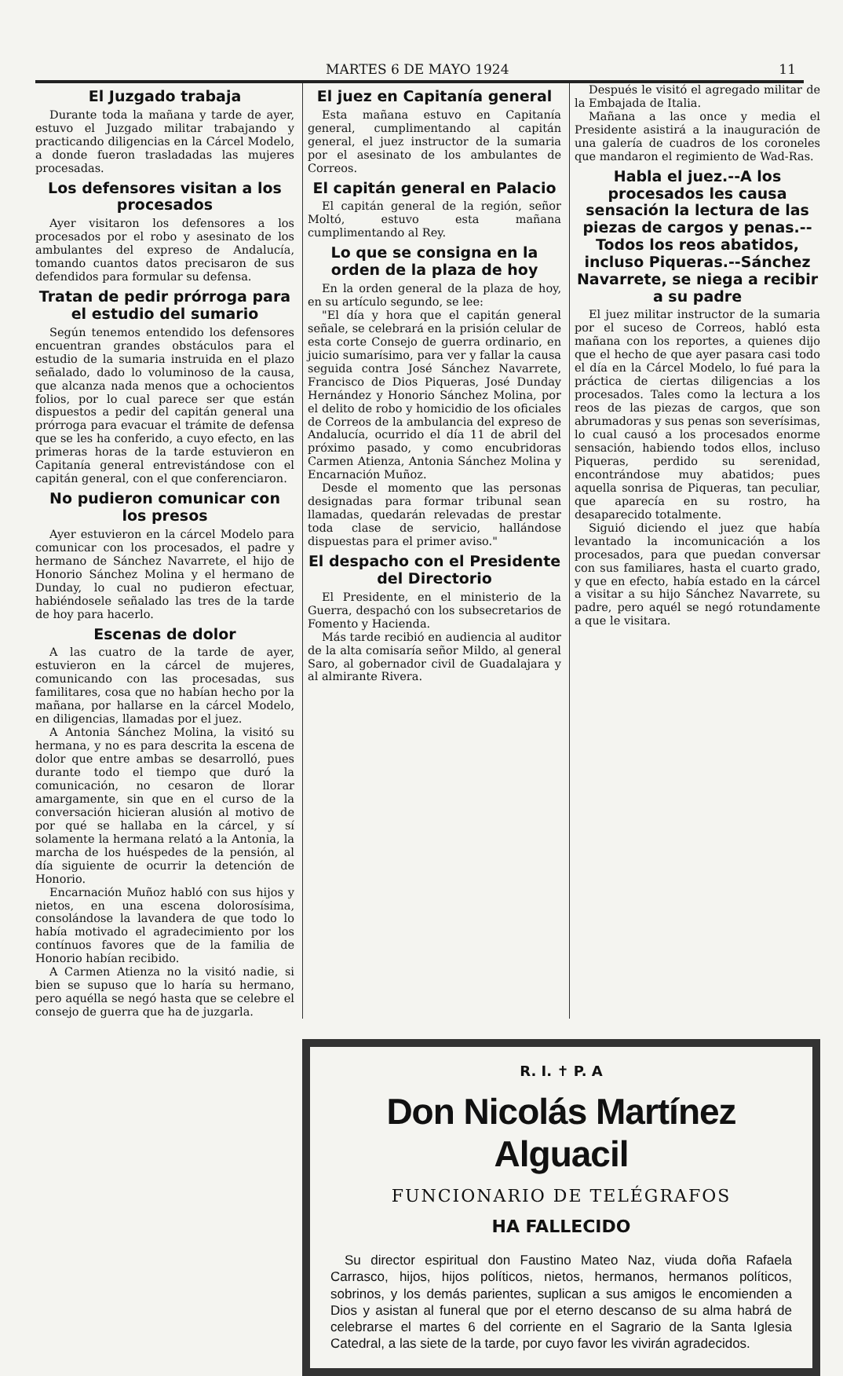MARTES 6 DE MAYO 1924 11
El Juzgado trabaja
Durante toda la mañana y tarde de ayer, estuvo el Juzgado militar trabajando y practicando diligencias en la Cárcel Modelo, a donde fueron trasladadas las mujeres procesadas.
Los defensores visitan a los procesados
Ayer visitaron los defensores a los procesados por el robo y asesinato de los ambulantes del expreso de Andalucía, tomando cuantos datos precisaron de sus defendidos para formular su defensa.
Tratan de pedir prórroga para el estudio del sumario
Según tenemos entendido los defensores encuentran grandes obstáculos para el estudio de la sumaria instruida en el plazo señalado, dado lo voluminoso de la causa, que alcanza nada menos que a ochocientos folios, por lo cual parece ser que están dispuestos a pedir del capitán general una prórroga para evacuar el trámite de defensa que se les ha conferido, a cuyo efecto, en las primeras horas de la tarde estuvieron en Capitanía general entrevistándose con el capitán general, con el que conferenciaron.
No pudieron comunicar con los presos
Ayer estuvieron en la cárcel Modelo para comunicar con los procesados, el padre y hermano de Sánchez Navarrete, el hijo de Honorio Sánchez Molina y el hermano de Dunday, lo cual no pudieron efectuar, habiéndosele señalado las tres de la tarde de hoy para hacerlo.
Escenas de dolor
A las cuatro de la tarde de ayer, estuvieron en la cárcel de mujeres, comunicando con las procesadas, sus familitares, cosa que no habían hecho por la mañana, por hallarse en la cárcel Modelo, en diligencias, llamadas por el juez.
A Antonia Sánchez Molina, la visitó su hermana, y no es para descrita la escena de dolor que entre ambas se desarrolló, pues durante todo el tiempo que duró la comunicación, no cesaron de llorar amargamente, sin que en el curso de la conversación hicieran alusión al motivo de por qué se hallaba en la cárcel, y sí solamente la hermana relató a la Antonia, la marcha de los huéspedes de la pensión, al día siguiente de ocurrir la detención de Honorio.
Encarnación Muñoz habló con sus hijos y nietos, en una escena dolorosísima, consolándose la lavandera de que todo lo había motivado el agradecimiento por los contínuos favores que de la familia de Honorio habían recibido.
A Carmen Atienza no la visitó nadie, si bien se supuso que lo haría su hermano, pero aquélla se negó hasta que se celebre el consejo de guerra que ha de juzgarla.
El juez en Capitanía general
Esta mañana estuvo en Capitanía general, cumplimentando al capitán general, el juez instructor de la sumaria por el asesinato de los ambulantes de Correos.
El capitán general en Palacio
El capitán general de la región, señor Moltó, estuvo esta mañana cumplimentando al Rey.
Lo que se consigna en la orden de la plaza de hoy
En la orden general de la plaza de hoy, en su artículo segundo, se lee:
"El día y hora que el capitán general señale, se celebrará en la prisión celular de esta corte Consejo de guerra ordinario, en juicio sumarísimo, para ver y fallar la causa seguida contra José Sánchez Navarrete, Francisco de Dios Piqueras, José Dunday Hernández y Honorio Sánchez Molina, por el delito de robo y homicidio de los oficiales de Correos de la ambulancia del expreso de Andalucía, ocurrido el día 11 de abril del próximo pasado, y como encubridoras Carmen Atienza, Antonia Sánchez Molina y Encarnación Muñoz.
Desde el momento que las personas designadas para formar tribunal sean llamadas, quedarán relevadas de prestar toda clase de servicio, hallándose dispuestas para el primer aviso."
El despacho con el Presidente del Directorio
El Presidente, en el ministerio de la Guerra, despachó con los subsecretarios de Fomento y Hacienda.
Más tarde recibió en audiencia al auditor de la alta comisaría señor Mildo, al general Saro, al gobernador civil de Guadalajara y al almirante Rivera.
Después le visitó el agregado militar de la Embajada de Italia.
Mañana a las once y media el Presidente asistirá a la inauguración de una galería de cuadros de los coroneles que mandaron el regimiento de Wad-Ras.
Habla el juez.--A los procesados les causa sensación la lectura de las piezas de cargos y penas.--Todos los reos abatidos, incluso Piqueras.--Sánchez Navarrete, se niega a recibir a su padre
El juez militar instructor de la sumaria por el suceso de Correos, habló esta mañana con los reportes, a quienes dijo que el hecho de que ayer pasara casi todo el día en la Cárcel Modelo, lo fué para la práctica de ciertas diligencias a los procesados. Tales como la lectura a los reos de las piezas de cargos, que son abrumadoras y sus penas son severísimas, lo cual causó a los procesados enorme sensación, habiendo todos ellos, incluso Piqueras, perdido su serenidad, encontrándose muy abatidos; pues aquella sonrisa de Piqueras, tan peculiar, que aparecía en su rostro, ha desaparecido totalmente.
Siguió diciendo el juez que había levantado la incomunicación a los procesados, para que puedan conversar con sus familiares, hasta el cuarto grado, y que en efecto, había estado en la cárcel a visitar a su hijo Sánchez Navarrete, su padre, pero aquél se negó rotundamente a que le visitara.
R. I. ✝ P. A
Don Nicolás Martínez Alguacil
FUNCIONARIO DE TELÉGRAFOS
HA FALLECIDO
Su director espiritual don Faustino Mateo Naz, viuda doña Rafaela Carrasco, hijos, hijos políticos, nietos, hermanos, hermanos políticos, sobrinos, y los demás parientes, suplican a sus amigos le encomienden a Dios y asistan al funeral que por el eterno descanso de su alma habrá de celebrarse el martes 6 del corriente en el Sagrario de la Santa Iglesia Catedral, a las siete de la tarde, por cuyo favor les vivirán agradecidos.